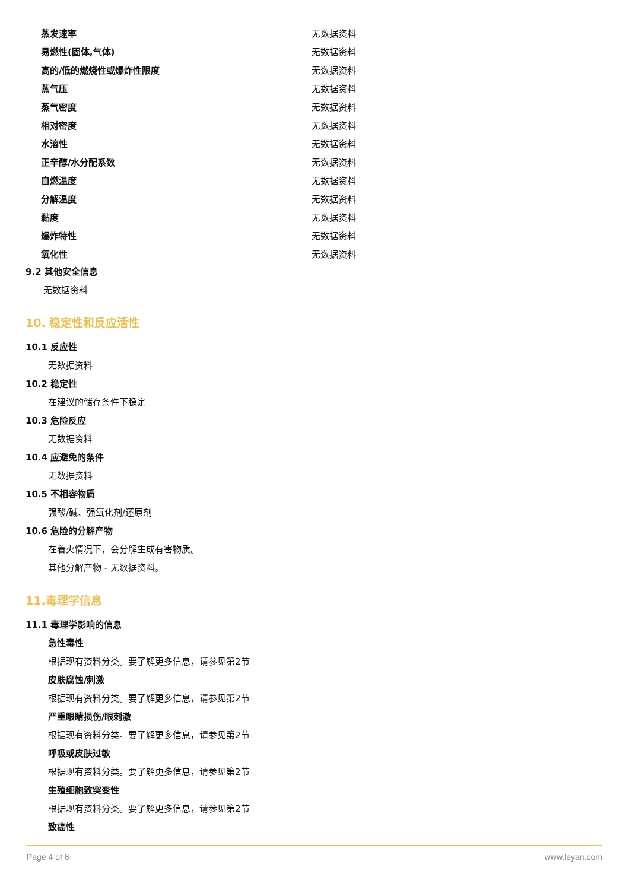| 蒸发速率 | 无数据资料 |
| 易燃性(固体,气体) | 无数据资料 |
| 高的/低的燃烧性或爆炸性限度 | 无数据资料 |
| 蒸气压 | 无数据资料 |
| 蒸气密度 | 无数据资料 |
| 相对密度 | 无数据资料 |
| 水溶性 | 无数据资料 |
| 正辛醇/水分配系数 | 无数据资料 |
| 自燃温度 | 无数据资料 |
| 分解温度 | 无数据资料 |
| 黏度 | 无数据资料 |
| 爆炸特性 | 无数据资料 |
| 氧化性 | 无数据资料 |
9.2 其他安全信息
无数据资料
10. 稳定性和反应活性
10.1 反应性
无数据资料
10.2 稳定性
在建议的储存条件下稳定
10.3 危险反应
无数据资料
10.4 应避免的条件
无数据资料
10.5 不相容物质
强酸/碱、强氧化剂/还原剂
10.6 危险的分解产物
在着火情况下，会分解生成有害物质。
其他分解产物 - 无数据资料。
11.毒理学信息
11.1 毒理学影响的信息
急性毒性
根据现有资料分类。要了解更多信息，请参见第2节
皮肤腐蚀/刺激
根据现有资料分类。要了解更多信息，请参见第2节
严重眼睛损伤/眼刺激
根据现有资料分类。要了解更多信息，请参见第2节
呼吸或皮肤过敏
根据现有资料分类。要了解更多信息，请参见第2节
生殖细胞致突变性
根据现有资料分类。要了解更多信息，请参见第2节
致癌性
Page 4 of 6 www.leyan.com